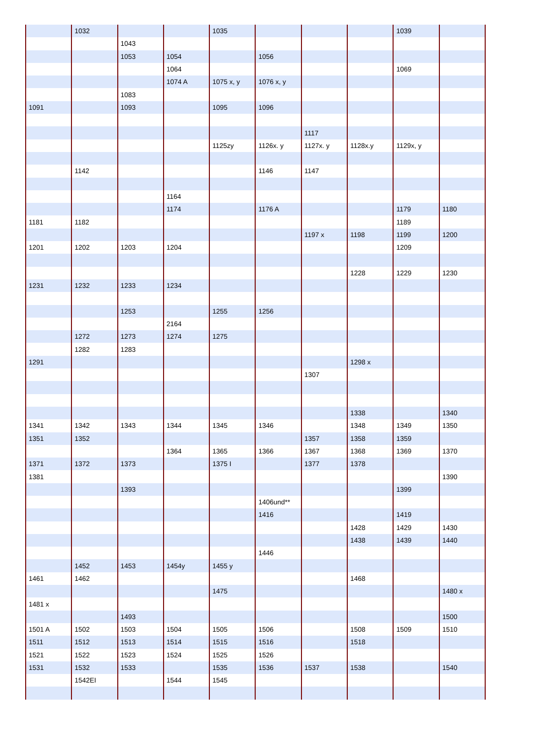| | 1032 | | | 1035 | | | | 1039 | |
| | | 1043 | | | | | | | |
| | | 1053 | 1054 | | 1056 | | | | |
| | | | 1064 | | | | | 1069 | |
| | | | 1074 A | 1075 x, y | 1076 x, y | | | | |
| | | 1083 | | | | | | | |
| 1091 | | 1093 | | 1095 | 1096 | | | | |
| | | | | | | 1117 | | | |
| | | | | 1125zy | 1126x. y | 1127x. y | 1128x.y | 1129x, y | |
| | 1142 | | | | 1146 | 1147 | | | |
| | | | 1164 | | | | | | |
| | | | 1174 | | 1176 A | | | 1179 | 1180 |
| 1181 | 1182 | | | | | | | 1189 | |
| | | | | | | 1197 x | 1198 | 1199 | 1200 |
| 1201 | 1202 | 1203 | 1204 | | | | | 1209 | |
| | | | | | | | 1228 | 1229 | 1230 |
| 1231 | 1232 | 1233 | 1234 | | | | | | |
| | | 1253 | | 1255 | 1256 | | | | |
| | | | 2164 | | | | | | |
| | 1272 | 1273 | 1274 | 1275 | | | | | |
| | 1282 | 1283 | | | | | | | |
| 1291 | | | | | | | 1298 x | | |
| | | | | | | 1307 | | | |
| | | | | | | | 1338 | | 1340 |
| 1341 | 1342 | 1343 | 1344 | 1345 | 1346 | | 1348 | 1349 | 1350 |
| 1351 | 1352 | | | | | 1357 | 1358 | 1359 | |
| | | | 1364 | 1365 | 1366 | 1367 | 1368 | 1369 | 1370 |
| 1371 | 1372 | 1373 | | 1375 I | | 1377 | 1378 | | |
| 1381 | | | | | | | | | 1390 |
| | | 1393 | | | | | | 1399 | |
| | | | | | 1406und** | | | | |
| | | | | | 1416 | | | 1419 | |
| | | | | | | | 1428 | 1429 | 1430 |
| | | | | | | | 1438 | 1439 | 1440 |
| | | | | | 1446 | | | | |
| | 1452 | 1453 | 1454y | 1455 y | | | | | |
| 1461 | 1462 | | | | | | 1468 | | |
| | | | | 1475 | | | | | 1480 x |
| 1481 x | | | | | | | | | |
| | | 1493 | | | | | | | 1500 |
| 1501 A | 1502 | 1503 | 1504 | 1505 | 1506 | | 1508 | 1509 | 1510 |
| 1511 | 1512 | 1513 | 1514 | 1515 | 1516 | | 1518 | | |
| 1521 | 1522 | 1523 | 1524 | 1525 | 1526 | | | | |
| 1531 | 1532 | 1533 | | 1535 | 1536 | 1537 | 1538 | | 1540 |
| | 1542EI | | 1544 | 1545 | | | | | |